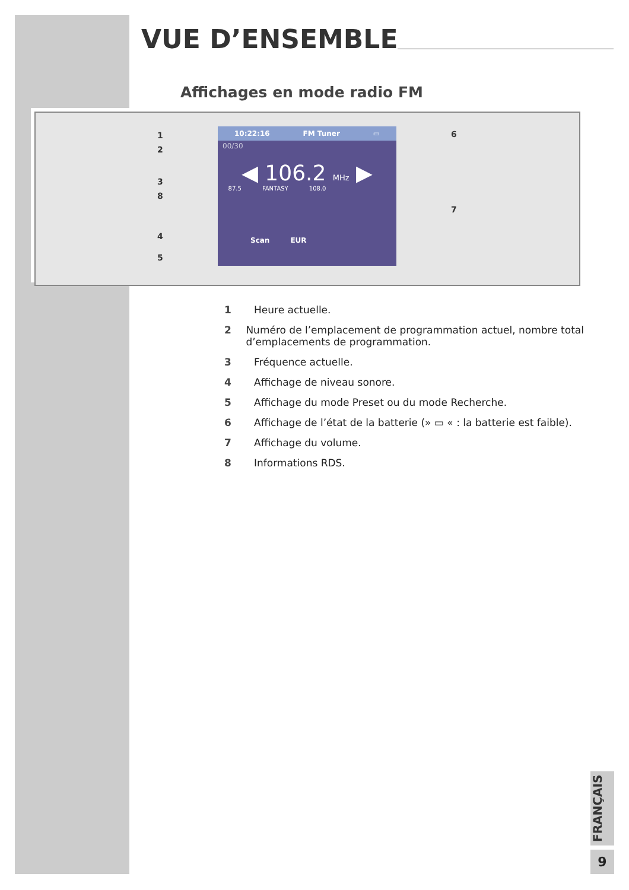VUE D’ENSEMBLE
Affichages en mode radio FM
10:22:16 FM Tuner ▭
00/30
◀ 106.2 MHz ▶
87.5 FANTASY 108.0
Scan EUR
1
2
3
8
4
5
6
7
1 Heure actuelle.
2 Numéro de l’emplacement de programmation actuel, nombre total d’emplacements de programmation.
3 Fréquence actuelle.
4 Affichage de niveau sonore.
5 Affichage du mode Preset ou du mode Recherche.
6 Affichage de l’état de la batterie (» ▭ « : la batterie est faible).
7 Affichage du volume.
8 Informations RDS.
FRANÇAIS
9